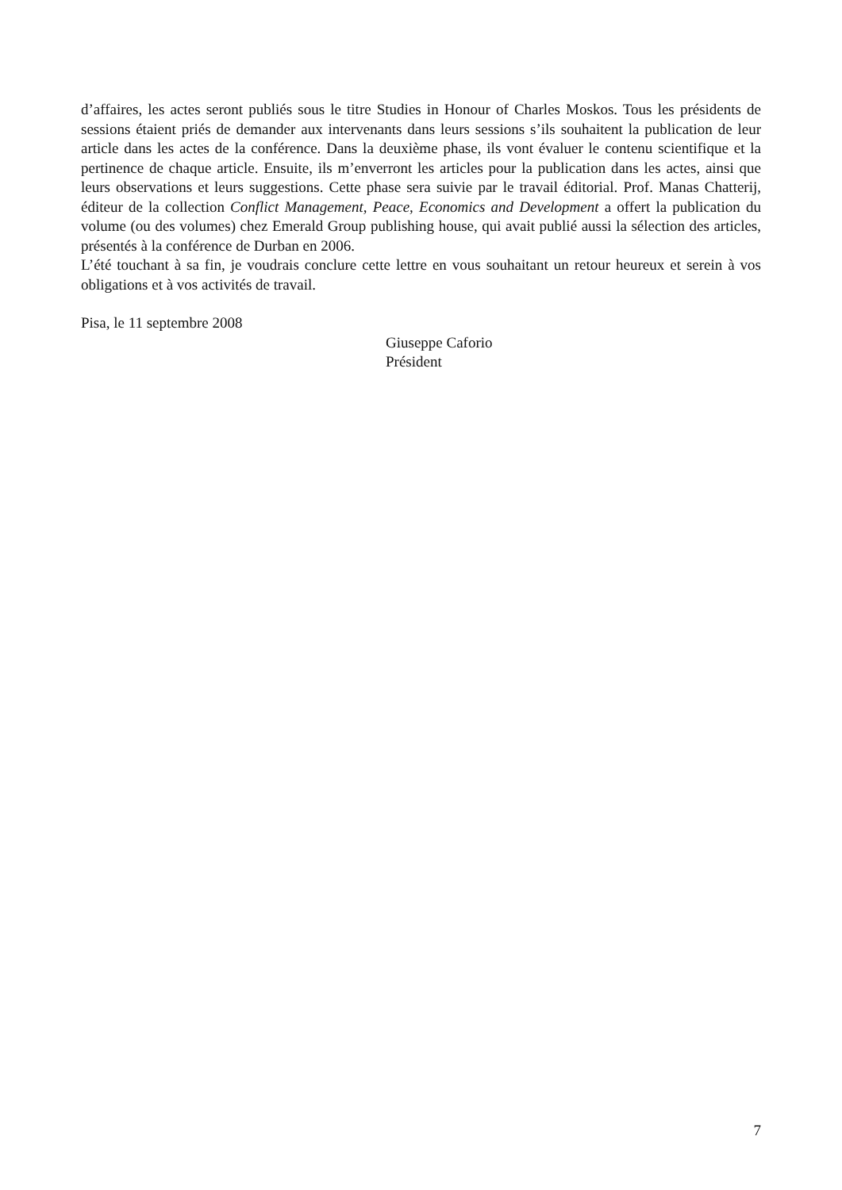d’affaires, les actes seront publiés sous le titre Studies in Honour of Charles Moskos. Tous les présidents de sessions étaient priés de demander aux intervenants dans leurs sessions s’ils souhaitent la publication de leur article dans les actes de la conférence. Dans la deuxième phase, ils vont évaluer le contenu scientifique et la pertinence de chaque article. Ensuite, ils m’enverront les articles pour la publication dans les actes, ainsi que leurs observations et leurs suggestions. Cette phase sera suivie par le travail éditorial. Prof. Manas Chatterij, éditeur de la collection Conflict Management, Peace, Economics and Development a offert la publication du volume (ou des volumes) chez Emerald Group publishing house, qui avait publié aussi la sélection des articles, présentés à la conférence de Durban en 2006.
L’été touchant à sa fin, je voudrais conclure cette lettre en vous souhaitant un retour heureux et serein à vos obligations et à vos activités de travail.
Pisa, le 11 septembre 2008
Giuseppe Caforio
Président
7